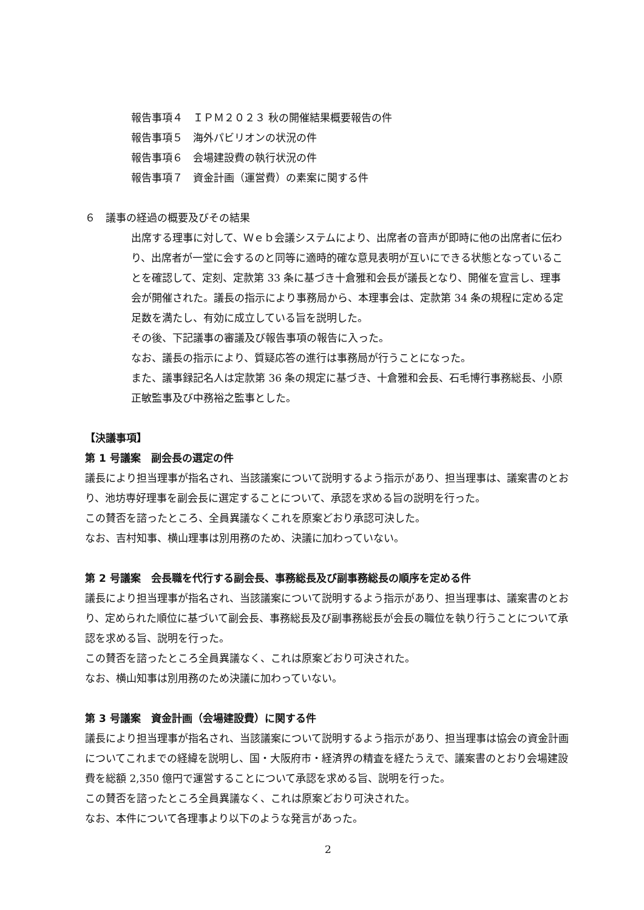報告事項４　ＩＰＭ２０２３ 秋の開催結果概要報告の件
報告事項５　海外パビリオンの状況の件
報告事項６　会場建設費の執行状況の件
報告事項７　資金計画（運営費）の素案に関する件
６　議事の経過の概要及びその結果
出席する理事に対して、Ｗｅｂ会議システムにより、出席者の音声が即時に他の出席者に伝わり、出席者が一堂に会するのと同等に適時的確な意見表明が互いにできる状態となっていることを確認して、定刻、定款第 33 条に基づき十倉雅和会長が議長となり、開催を宣言し、理事会が開催された。議長の指示により事務局から、本理事会は、定款第 34 条の規程に定める定足数を満たし、有効に成立している旨を説明した。
その後、下記議事の審議及び報告事項の報告に入った。
なお、議長の指示により、質疑応答の進行は事務局が行うことになった。
また、議事録記名人は定款第 36 条の規定に基づき、十倉雅和会長、石毛博行事務総長、小原正敏監事及び中務裕之監事とした。
【決議事項】
第 1 号議案　副会長の選定の件
議長により担当理事が指名され、当該議案について説明するよう指示があり、担当理事は、議案書のとおり、池坊専好理事を副会長に選定することについて、承認を求める旨の説明を行った。
この賛否を諮ったところ、全員異議なくこれを原案どおり承認可決した。
なお、吉村知事、横山理事は別用務のため、決議に加わっていない。
第 2 号議案　会長職を代行する副会長、事務総長及び副事務総長の順序を定める件
議長により担当理事が指名され、当該議案について説明するよう指示があり、担当理事は、議案書のとおり、定められた順位に基づいて副会長、事務総長及び副事務総長が会長の職位を執り行うことについて承認を求める旨、説明を行った。
この賛否を諮ったところ全員異議なく、これは原案どおり可決された。
なお、横山知事は別用務のため決議に加わっていない。
第 3 号議案　資金計画（会場建設費）に関する件
議長により担当理事が指名され、当該議案について説明するよう指示があり、担当理事は協会の資金計画についてこれまでの経緯を説明し、国・大阪府市・経済界の精査を経たうえで、議案書のとおり会場建設費を総額 2,350 億円で運営することについて承認を求める旨、説明を行った。
この賛否を諮ったところ全員異議なく、これは原案どおり可決された。
なお、本件について各理事より以下のような発言があった。
2